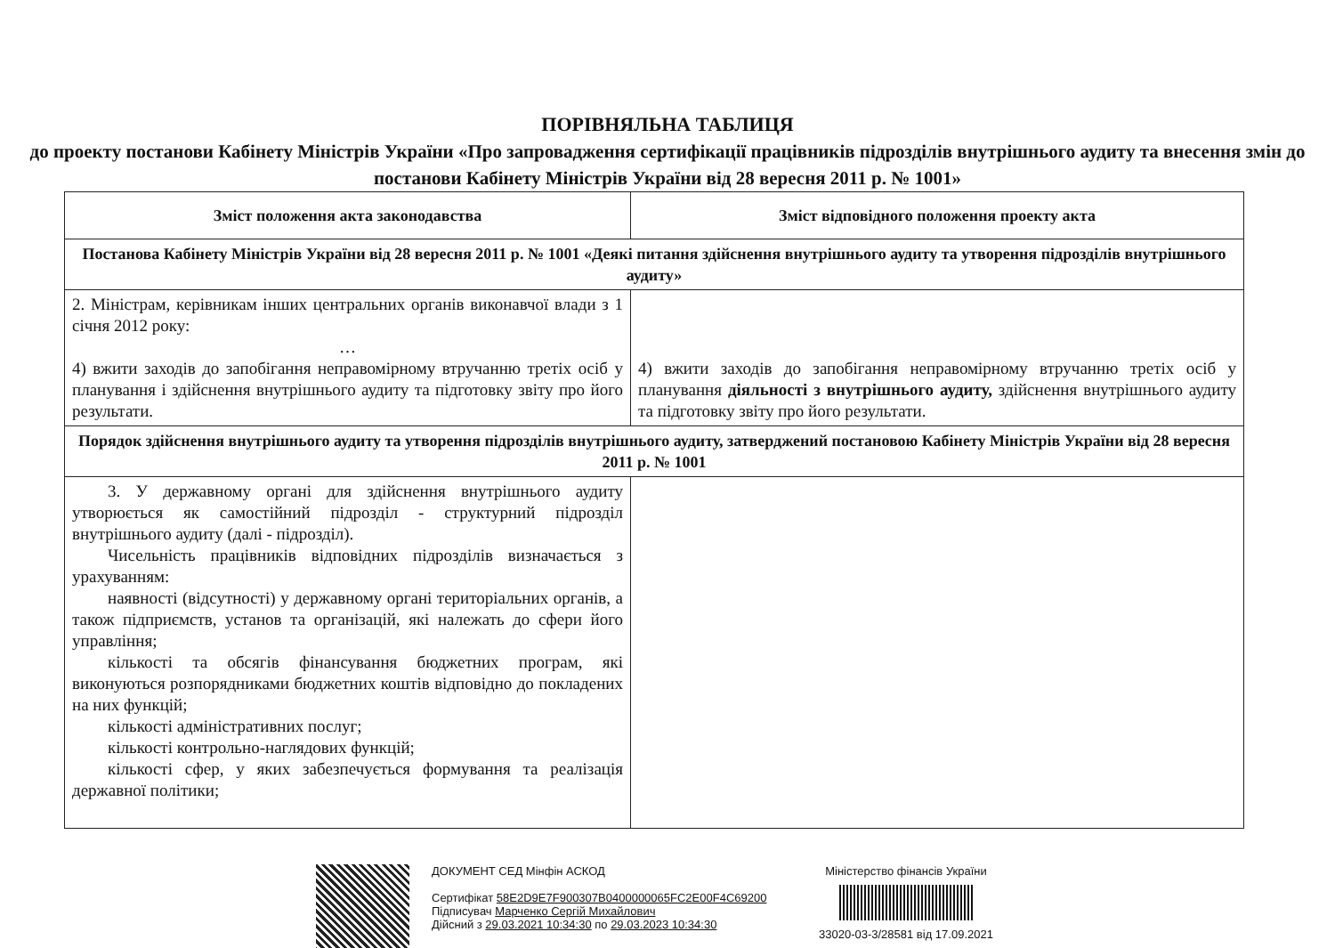ПОРІВНЯЛЬНА ТАБЛИЦЯ
до проекту постанови Кабінету Міністрів України «Про запровадження сертифікації працівників підрозділів внутрішнього аудиту та внесення змін до постанови Кабінету Міністрів України від 28 вересня 2011 р. № 1001»
| Зміст положення акта законодавства | Зміст відповідного положення проекту акта |
| --- | --- |
| Постанова Кабінету Міністрів України від 28 вересня 2011 р. № 1001 «Деякі питання здійснення внутрішнього аудиту та утворення підрозділів внутрішнього аудиту» | |
| 2. Міністрам, керівникам інших центральних органів виконавчої влади з 1 січня 2012 року: … 4) вжити заходів до запобігання неправомірному втручанню третіх осіб у планування і здійснення внутрішнього аудиту та підготовку звіту про його результати. | 4) вжити заходів до запобігання неправомірному втручанню третіх осіб у планування діяльності з внутрішнього аудиту, здійснення внутрішнього аудиту та підготовку звіту про його результати. |
| Порядок здійснення внутрішнього аудиту та утворення підрозділів внутрішнього аудиту, затверджений постановою Кабінету Міністрів України від 28 вересня 2011 р. № 1001 | |
| 3. У державному органі для здійснення внутрішнього аудиту утворюється як самостійний підрозділ - структурний підрозділ внутрішнього аудиту (далі - підрозділ). Чисельність працівників відповідних підрозділів визначається з урахуванням: наявності (відсутності) у державному органі територіальних органів, а також підприємств, установ та організацій, які належать до сфери його управління; кількості та обсягів фінансування бюджетних програм, які виконуються розпорядниками бюджетних коштів відповідно до покладених на них функцій; кількості адміністративних послуг; кількості контрольно-наглядових функцій; кількості сфер, у яких забезпечується формування та реалізація державної політики; | |
ДОКУМЕНТ СЕД Мінфін АСКОД
Сертифікат 58E2D9E7F900307B0400000065FC2E00F4C69200
Підписувач Марченко Сергій Михайлович
Дійсний з 29.03.2021 10:34:30 по 29.03.2023 10:34:30
Міністерство фінансів України
33020-03-3/28581 від 17.09.2021